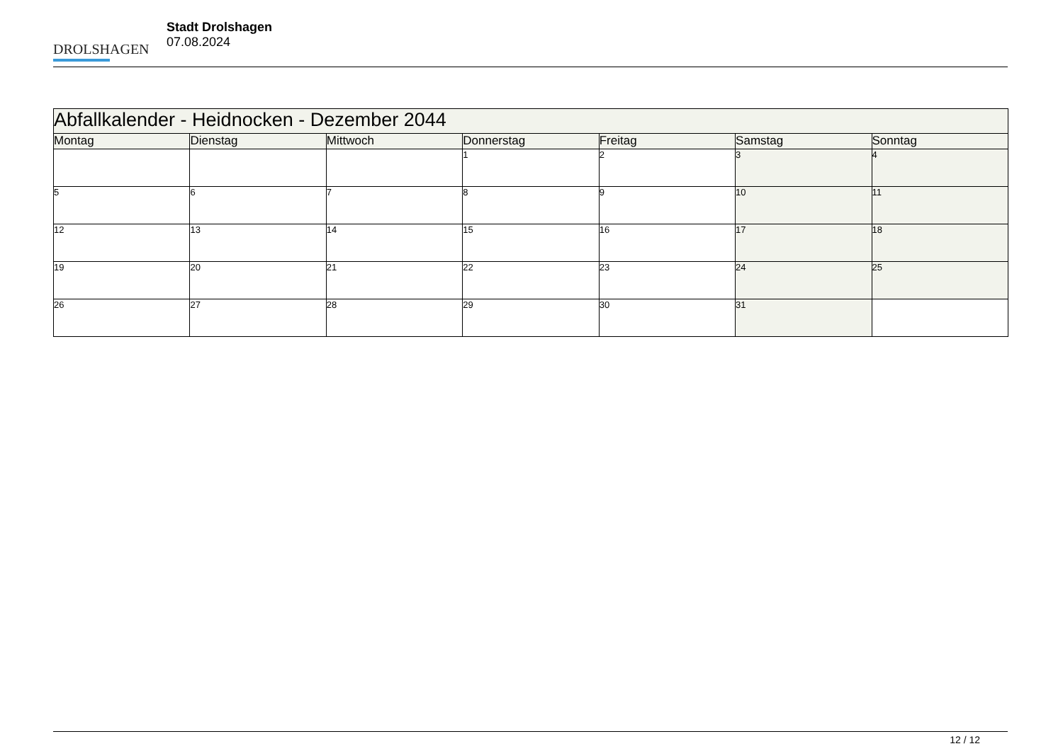DROLSHAGEN
Stadt Drolshagen
07.08.2024
| Abfallkalender - Heidnocken - Dezember 2044 | | | | | | |
| --- | --- | --- | --- | --- | --- | --- |
| Montag | Dienstag | Mittwoch | Donnerstag | Freitag | Samstag | Sonntag |
| | | | 1 | 2 | 3 | 4 |
| 5 | 6 | 7 | 8 | 9 | 10 | 11 |
| 12 | 13 | 14 | 15 | 16 | 17 | 18 |
| 19 | 20 | 21 | 22 | 23 | 24 | 25 |
| 26 | 27 | 28 | 29 | 30 | 31 | |
12 / 12